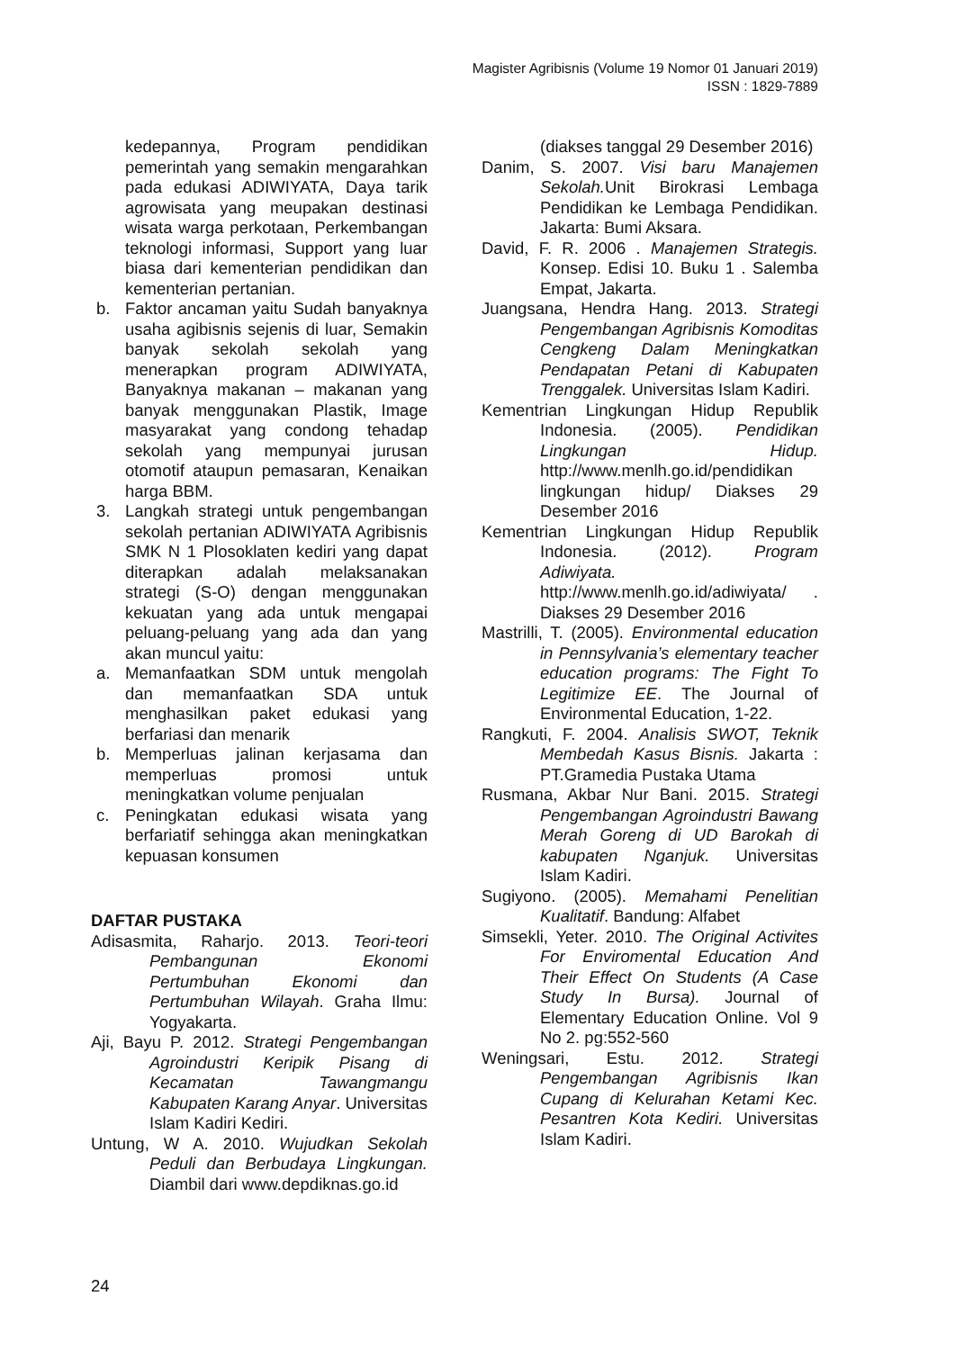Magister Agribisnis (Volume 19 Nomor 01 Januari 2019)
ISSN : 1829-7889
kedepannya, Program pendidikan pemerintah yang semakin mengarahkan pada edukasi ADIWIYATA, Daya tarik agrowisata yang meupakan destinasi wisata warga perkotaan, Perkembangan teknologi informasi, Support yang luar biasa dari kementerian pendidikan dan kementerian pertanian.
b. Faktor ancaman yaitu Sudah banyaknya usaha agibisnis sejenis di luar, Semakin banyak sekolah sekolah yang menerapkan program ADIWIYATA, Banyaknya makanan – makanan yang banyak menggunakan Plastik, Image masyarakat yang condong tehadap sekolah yang mempunyai jurusan otomotif ataupun pemasaran, Kenaikan harga BBM.
3. Langkah strategi untuk pengembangan sekolah pertanian ADIWIYATA Agribisnis SMK N 1 Plosoklaten kediri yang dapat diterapkan adalah melaksanakan strategi (S-O) dengan menggunakan kekuatan yang ada untuk mengapai peluang-peluang yang ada dan yang akan muncul yaitu:
a. Memanfaatkan SDM untuk mengolah dan memanfaatkan SDA untuk menghasilkan paket edukasi yang berfariasi dan menarik
b. Memperluas jalinan kerjasama dan memperluas promosi untuk meningkatkan volume penjualan
c. Peningkatan edukasi wisata yang berfariatif sehingga akan meningkatkan kepuasan konsumen
DAFTAR PUSTAKA
Adisasmita, Raharjo. 2013. Teori-teori Pembangunan Ekonomi Pertumbuhan Ekonomi dan Pertumbuhan Wilayah. Graha Ilmu: Yogyakarta.
Aji, Bayu P. 2012. Strategi Pengembangan Agroindustri Keripik Pisang di Kecamatan Tawangmangu Kabupaten Karang Anyar. Universitas Islam Kadiri Kediri.
Untung, W A. 2010. Wujudkan Sekolah Peduli dan Berbudaya Lingkungan. Diambil dari www.depdiknas.go.id
(diakses tanggal 29 Desember 2016)
Danim, S. 2007. Visi baru Manajemen Sekolah. Unit Birokrasi Lembaga Pendidikan ke Lembaga Pendidikan. Jakarta: Bumi Aksara.
David, F. R. 2006 . Manajemen Strategis. Konsep. Edisi 10. Buku 1 . Salemba Empat, Jakarta.
Juangsana, Hendra Hang. 2013. Strategi Pengembangan Agribisnis Komoditas Cengkeng Dalam Meningkatkan Pendapatan Petani di Kabupaten Trenggalek. Universitas Islam Kadiri.
Kementrian Lingkungan Hidup Republik Indonesia. (2005). Pendidikan Lingkungan Hidup. http://www.menlh.go.id/pendidikan lingkungan hidup/ Diakses 29 Desember 2016
Kementrian Lingkungan Hidup Republik Indonesia. (2012). Program Adiwiyata. http://www.menlh.go.id/adiwiyata/ . Diakses 29 Desember 2016
Mastrilli, T. (2005). Environmental education in Pennsylvania’s elementary teacher education programs: The Fight To Legitimize EE. The Journal of Environmental Education, 1-22.
Rangkuti, F. 2004. Analisis SWOT, Teknik Membedah Kasus Bisnis. Jakarta : PT.Gramedia Pustaka Utama
Rusmana, Akbar Nur Bani. 2015. Strategi Pengembangan Agroindustri Bawang Merah Goreng di UD Barokah di kabupaten Nganjuk. Universitas Islam Kadiri.
Sugiyono. (2005). Memahami Penelitian Kualitatif. Bandung: Alfabet
Simsekli, Yeter. 2010. The Original Activites For Enviromental Education And Their Effect On Students (A Case Study In Bursa). Journal of Elementary Education Online. Vol 9 No 2. pg:552-560
Weningsari, Estu. 2012. Strategi Pengembangan Agribisnis Ikan Cupang di Kelurahan Ketami Kec. Pesantren Kota Kediri. Universitas Islam Kadiri.
24